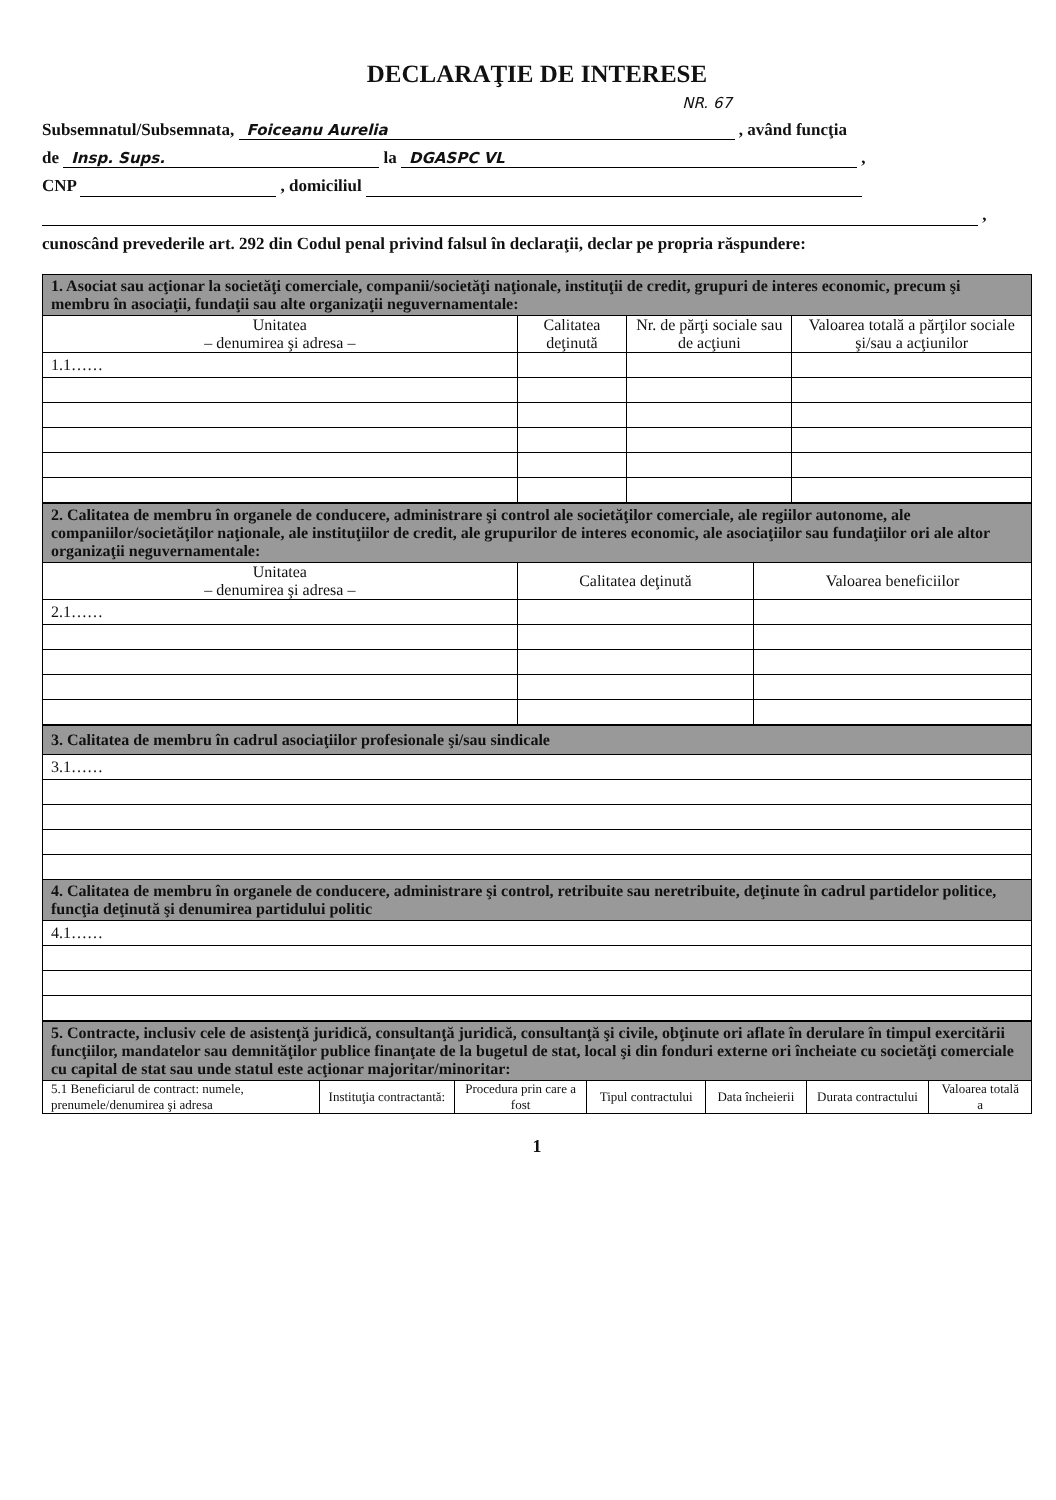DECLARAŢIE DE INTERESE
NR. 67
Subsemnatul/Subsemnata, Foiceanu Aurelia , având funcţia
de Insp. Sups. la DGASPC VL ,
CNP , domiciliul
,
cunoscând prevederile art. 292 din Codul penal privind falsul în declaraţii, declar pe propria răspundere:
| 1. Asociat sau acţionar la societăţi comerciale, companii/societăţi naţionale, instituţii de credit, grupuri de interes economic, precum şi membru în asociaţii, fundaţii sau alte organizaţii neguvernamentale: | | | |
| Unitatea – denumirea şi adresa – | Calitatea deţinută | Nr. de părţi sociale sau de acţiuni | Valoarea totală a părţilor sociale şi/sau a acţiunilor |
| 1.1…… | | | |
| 2. Calitatea de membru în organele de conducere, administrare şi control ale societăţilor comerciale, ale regiilor autonome, ale companiilor/societăţilor naţionale, ale instituţiilor de credit, ale grupurilor de interes economic, ale asociaţiilor sau fundaţiilor ori ale altor organizaţii neguvernamentale: | | |
| Unitatea – denumirea şi adresa – | Calitatea deţinută | Valoarea beneficiilor |
| 2.1…… | | |
| 3. Calitatea de membru în cadrul asociaţiilor profesionale şi/sau sindicale |
| 3.1…… |
| 4. Calitatea de membru în organele de conducere, administrare şi control, retribuite sau neretribuite, deţinute în cadrul partidelor politice, funcţia deţinută şi denumirea partidului politic |
| 4.1…… |
| 5. Contracte, inclusiv cele de asistenţă juridică, consultanţă juridică, consultanţă şi civile, obţinute ori aflate în derulare în timpul exercitării funcţiilor, mandatelor sau demnităţilor publice finanţate de la bugetul de stat, local şi din fonduri externe ori încheiate cu societăţi comerciale cu capital de stat sau unde statul este acţionar majoritar/minoritar: | | | | | | |
| 5.1 Beneficiarul de contract: numele, prenumele/denumirea şi adresa | Instituţia contractantă: | Procedura prin care a fost | Tipul contractului | Data încheierii | Durata contractului | Valoarea totală a |
1